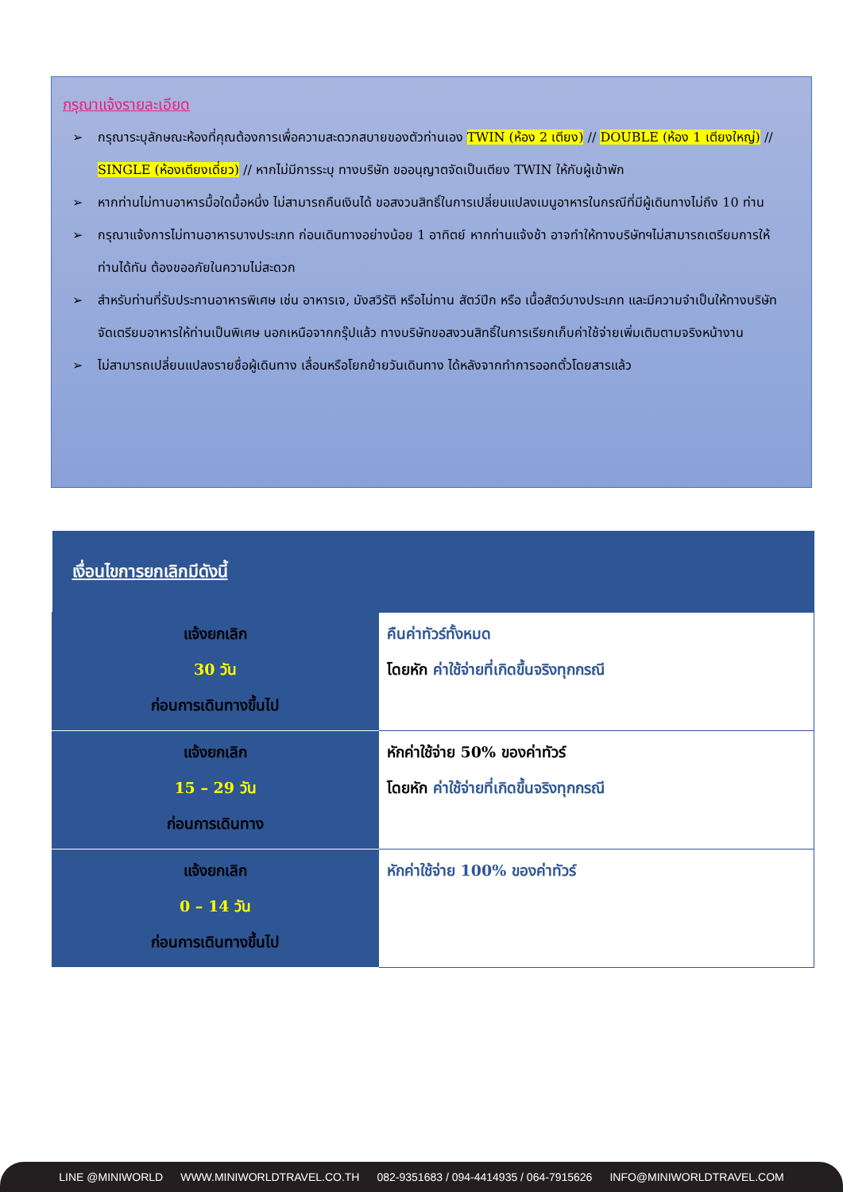กรุณาแจ้งรายละเอียด
➢ กรุณาระบุลักษณะห้องที่คุณต้องการเพื่อความสะดวกสบายของตัวท่านเอง TWIN (ห้อง 2 เตียง) // DOUBLE (ห้อง 1 เตียงใหญ่) // SINGLE (ห้องเตียงเดี่ยว) // หากไม่มีการระบุ ทางบริษัท ขออนุญาตจัดเป็นเตียง TWIN ให้กับผู้เข้าพัก
➢ หากท่านไม่ทานอาหารมื้อใดมื้อหนึ่ง ไม่สามารถคืนเงินได้ ขอสงวนสิทธิ์ในการเปลี่ยนแปลงเมนูอาหารในกรณีที่มีผู้เดินทางไม่ถึง 10 ท่าน
➢ กรุณาแจ้งการไม่ทานอาหารบางประเภท ก่อนเดินทางอย่างน้อย 1 อาทิตย์ หากท่านแจ้งช้า อาจทำให้ทางบริษัทฯไม่สามารถเตรียมการให้ท่านได้ทัน ต้องขออภัยในความไม่สะดวก
➢ สำหรับท่านที่รับประทานอาหารพิเศษ เช่น อาหารเจ, มังสวิรัติ หรือไม่ทาน สัตว์ปีก หรือ เนื้อสัตว์บางประเภท และมีความจำเป็นให้ทางบริษัทจัดเตรียมอาหารให้ท่านเป็นพิเศษ นอกเหนือจากกรุ๊ปแล้ว ทางบริษัทขอสงวนสิทธิ์ในการเรียกเก็บค่าใช้จ่ายเพิ่มเติมตามจริงหน้างาน
➢ ไม่สามารถเปลี่ยนแปลงรายชื่อผู้เดินทาง เลื่อนหรือโยกย้ายวันเดินทาง ได้หลังจากทำการออกตั๋วโดยสารแล้ว
| เงื่อนไขการยกเลิกมีดังนี้ | |
| --- | --- |
| แจ้งยกเลิก 30 วัน ก่อนการเดินทางขึ้นไป | คืนค่าทัวร์ทั้งหมด โดยหัก ค่าใช้จ่ายที่เกิดขึ้นจริงทุกกรณี |
| แจ้งยกเลิก 15 – 29 วัน ก่อนการเดินทาง | หักค่าใช้จ่าย 50% ของค่าทัวร์ โดยหัก ค่าใช้จ่ายที่เกิดขึ้นจริงทุกกรณี |
| แจ้งยกเลิก 0 – 14 วัน ก่อนการเดินทางขึ้นไป | หักค่าใช้จ่าย 100% ของค่าทัวร์ |
LINE @MINIWORLD WWW.MINIWORLDTRAVEL.CO.TH 082-9351683 / 094-4414935 / 064-7915626 INFO@MINIWORLDTRAVEL.COM